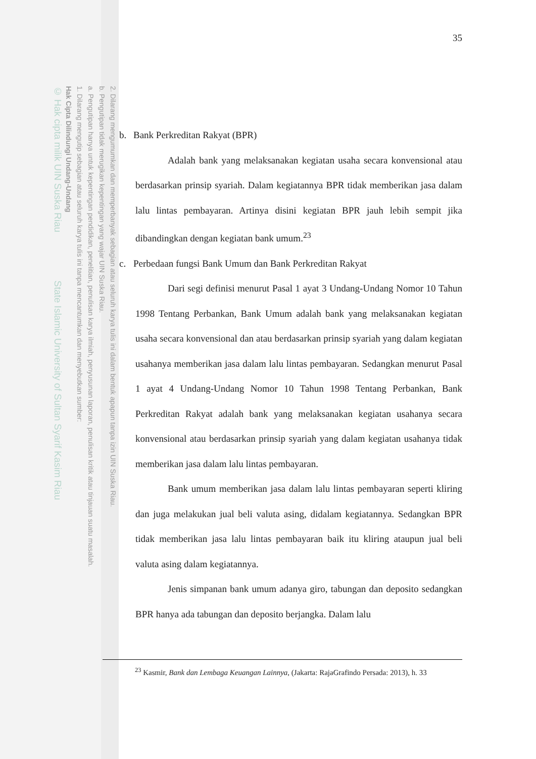2. Dilarang mengumumkan dan memperbanyak sebagian atau seluruh karya tulis ini dalam bentuk apapun tanpa izin UIN Suska Riau.
b. Pengutipan tidak merugikan kepentingan yang wajar UIN Suska Riau.
a. Pengutipan hanya untuk kepentingan pendidikan, penelitian, penulisan karya ilmiah, penyusunan laporan, penulisan kritik atau tinjauan suatu masalah.
1. Dilarang mengutip sebagian atau seluruh karya tulis ini tanpa mencantumkan dan menyebutkan sumber:
Hak Cipta Dilindungi Undang-Undang
© Hak cipta milik UIN Suska Riau State Islamic University of Sultan Syarif Kasim Riau
35
b. Bank Perkreditan Rakyat (BPR)
Adalah bank yang melaksanakan kegiatan usaha secara konvensional atau berdasarkan prinsip syariah. Dalam kegiatannya BPR tidak memberikan jasa dalam lalu lintas pembayaran. Artinya disini kegiatan BPR jauh lebih sempit jika dibandingkan dengan kegiatan bank umum.<sup>23</sup>
c. Perbedaan fungsi Bank Umum dan Bank Perkreditan Rakyat
Dari segi definisi menurut Pasal 1 ayat 3 Undang-Undang Nomor 10 Tahun 1998 Tentang Perbankan, Bank Umum adalah bank yang melaksanakan kegiatan usaha secara konvensional dan atau berdasarkan prinsip syariah yang dalam kegiatan usahanya memberikan jasa dalam lalu lintas pembayaran. Sedangkan menurut Pasal 1 ayat 4 Undang-Undang Nomor 10 Tahun 1998 Tentang Perbankan, Bank Perkreditan Rakyat adalah bank yang melaksanakan kegiatan usahanya secara konvensional atau berdasarkan prinsip syariah yang dalam kegiatan usahanya tidak memberikan jasa dalam lalu lintas pembayaran.
Bank umum memberikan jasa dalam lalu lintas pembayaran seperti kliring dan juga melakukan jual beli valuta asing, didalam kegiatannya. Sedangkan BPR tidak memberikan jasa lalu lintas pembayaran baik itu kliring ataupun jual beli valuta asing dalam kegiatannya.
Jenis simpanan bank umum adanya giro, tabungan dan deposito sedangkan BPR hanya ada tabungan dan deposito berjangka. Dalam lalu
<sup>23</sup> Kasmir, Bank dan Lembaga Keuangan Lainnya, (Jakarta: RajaGrafindo Persada: 2013), h. 33